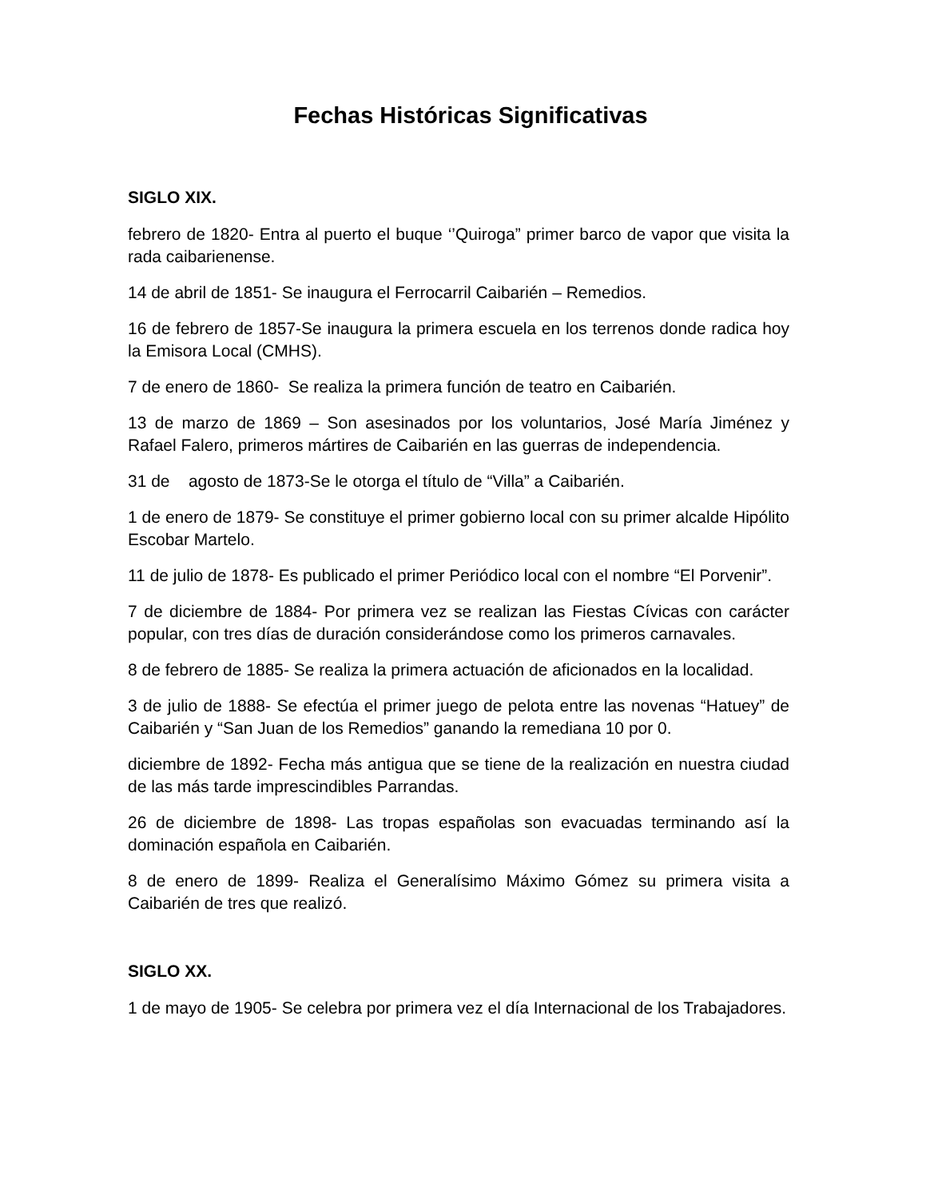Fechas Históricas Significativas
SIGLO XIX.
febrero de 1820- Entra al puerto el buque ‘’Quiroga” primer barco de vapor que visita la rada caibarienense.
14 de abril de 1851- Se inaugura el Ferrocarril Caibarién – Remedios.
16 de febrero de 1857-Se inaugura la primera escuela en los terrenos donde radica hoy la Emisora Local (CMHS).
7 de enero de 1860- Se realiza la primera función de teatro en Caibarién.
13 de marzo de 1869 – Son asesinados por los voluntarios, José María Jiménez y Rafael Falero, primeros mártires de Caibarién en las guerras de independencia.
31 de agosto de 1873-Se le otorga el título de “Villa” a Caibarién.
1 de enero de 1879- Se constituye el primer gobierno local con su primer alcalde Hipólito Escobar Martelo.
11 de julio de 1878- Es publicado el primer Periódico local con el nombre “El Porvenir”.
7 de diciembre de 1884- Por primera vez se realizan las Fiestas Cívicas con carácter popular, con tres días de duración considerándose como los primeros carnavales.
8 de febrero de 1885- Se realiza la primera actuación de aficionados en la localidad.
3 de julio de 1888- Se efectúa el primer juego de pelota entre las novenas “Hatuey” de Caibarién y “San Juan de los Remedios” ganando la remediana 10 por 0.
diciembre de 1892- Fecha más antigua que se tiene de la realización en nuestra ciudad de las más tarde imprescindibles Parrandas.
26 de diciembre de 1898- Las tropas españolas son evacuadas terminando así la dominación española en Caibarién.
8 de enero de 1899- Realiza el Generalísimo Máximo Gómez su primera visita a Caibarién de tres que realizó.
SIGLO XX.
1 de mayo de 1905- Se celebra por primera vez el día Internacional de los Trabajadores.